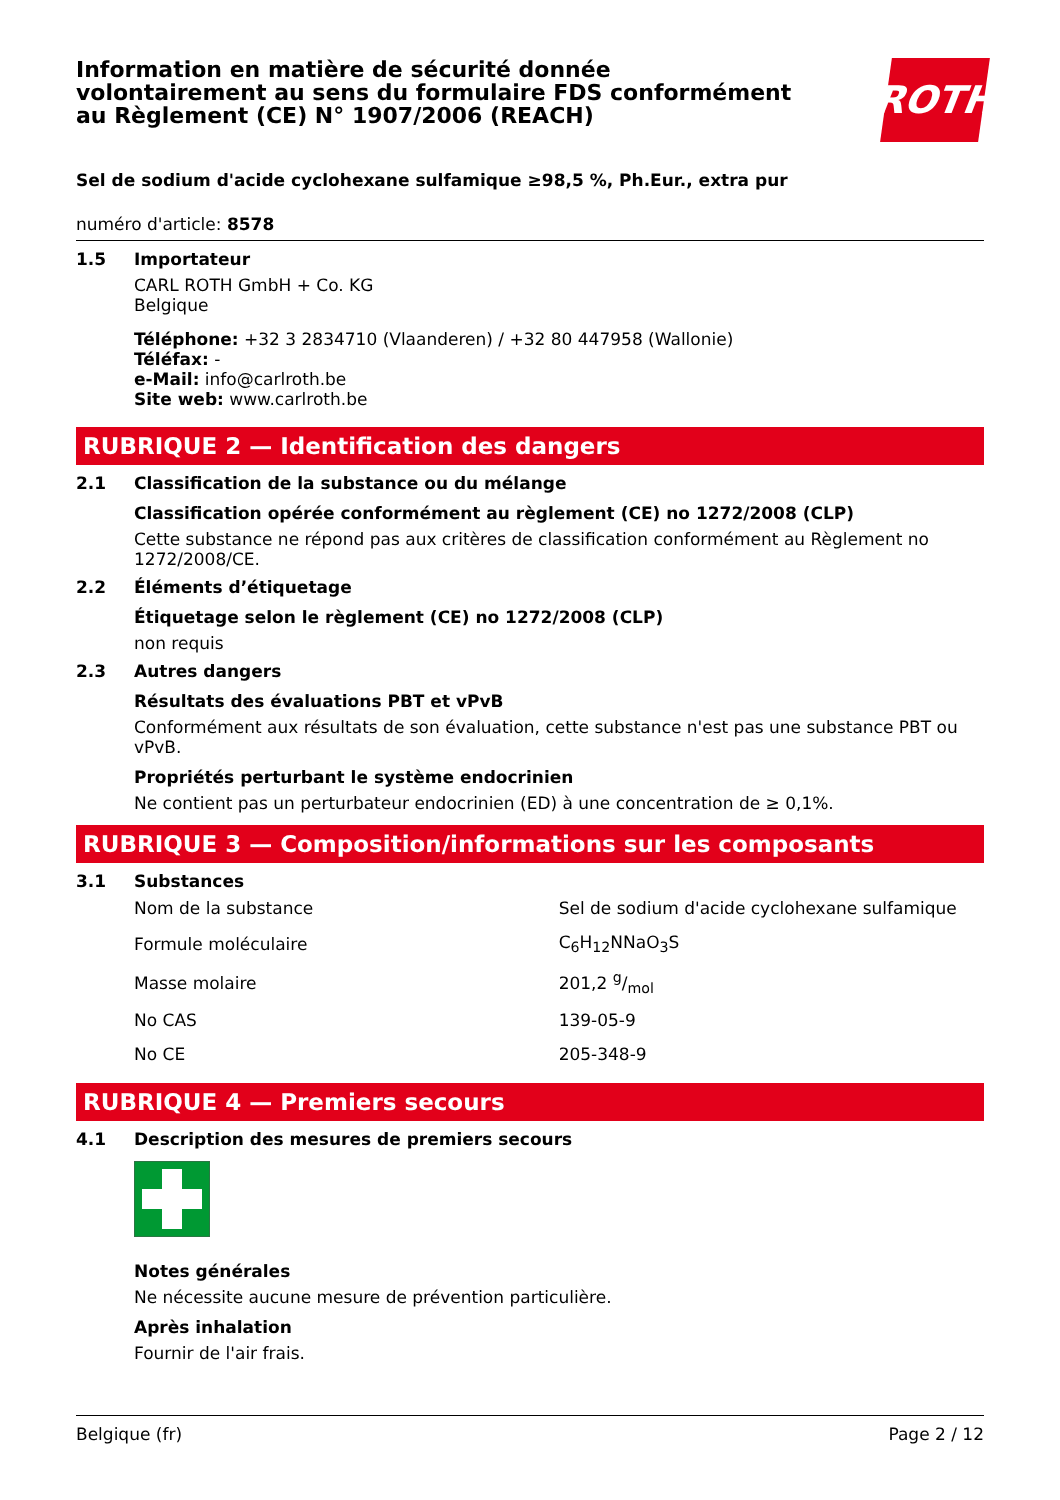Information en matière de sécurité donnée
volontairement au sens du formulaire FDS conformément
au Règlement (CE) N° 1907/2006 (REACH)
ROTH
Sel de sodium d'acide cyclohexane sulfamique ≥98,5 %, Ph.Eur., extra pur
numéro d'article: 8578
1.5
Importateur
CARL ROTH GmbH + Co. KG
Belgique
Téléphone: +32 3 2834710 (Vlaanderen) / +32 80 447958 (Wallonie)
Téléfax: -
e-Mail: info@carlroth.be
Site web: www.carlroth.be
RUBRIQUE 2 — Identification des dangers
2.1 Classification de la substance ou du mélange
Classification opérée conformément au règlement (CE) no 1272/2008 (CLP)
Cette substance ne répond pas aux critères de classification conformément au Règlement no 1272/2008/CE.
2.2 Éléments d’étiquetage
Étiquetage selon le règlement (CE) no 1272/2008 (CLP)
non requis
2.3 Autres dangers
Résultats des évaluations PBT et vPvB
Conformément aux résultats de son évaluation, cette substance n'est pas une substance PBT ou vPvB.
Propriétés perturbant le système endocrinien
Ne contient pas un perturbateur endocrinien (ED) à une concentration de ≥ 0,1%.
RUBRIQUE 3 — Composition/informations sur les composants
3.1 Substances
| Nom de la substance | Sel de sodium d'acide cyclohexane sulfamique |
| Formule moléculaire | C<sub>6</sub>H<sub>12</sub>NNaO<sub>3</sub>S |
| Masse molaire | 201,2 g/mol |
| No CAS | 139-05-9 |
| No CE | 205-348-9 |
RUBRIQUE 4 — Premiers secours
4.1 Description des mesures de premiers secours
Notes générales
Ne nécessite aucune mesure de prévention particulière.
Après inhalation
Fournir de l'air frais.
Belgique (fr) Page 2 / 12